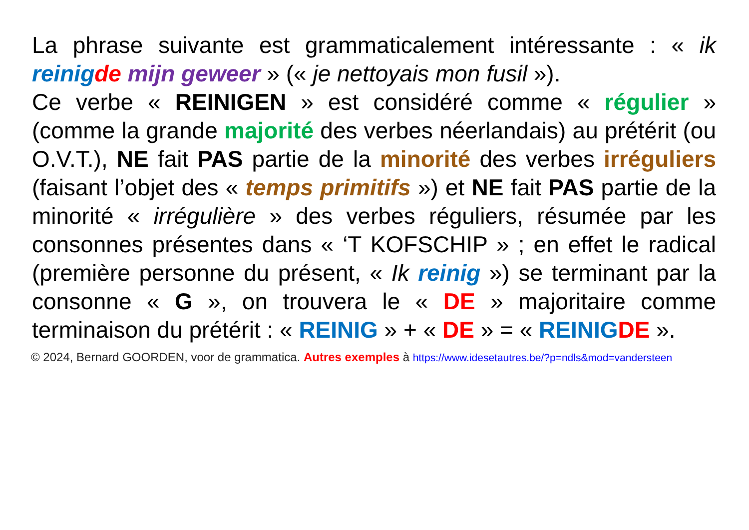La phrase suivante est grammaticalement intéressante : « ik reinig de mijn geweer » (« je nettoyais mon fusil »).
Ce verbe « REINIGEN » est considéré comme « régulier » (comme la grande majorité des verbes néerlandais) au prétérit (ou O.V.T.), NE fait PAS partie de la minorité des verbes irréguliers (faisant l’objet des « temps primitifs ») et NE fait PAS partie de la minorité « irrégulière » des verbes réguliers, résumée par les consonnes présentes dans « ‘T KOFSCHIP » ; en effet le radical (première personne du présent, « Ik reinig ») se terminant par la consonne « G », on trouvera le « DE » majoritaire comme terminaison du prétérit : « REINIG » + « DE » = « REINIG DE ».
© 2024, Bernard GOORDEN, voor de grammatica. Autres exemples à https://www.idesetautres.be/?p=ndls&mod=vandersteen